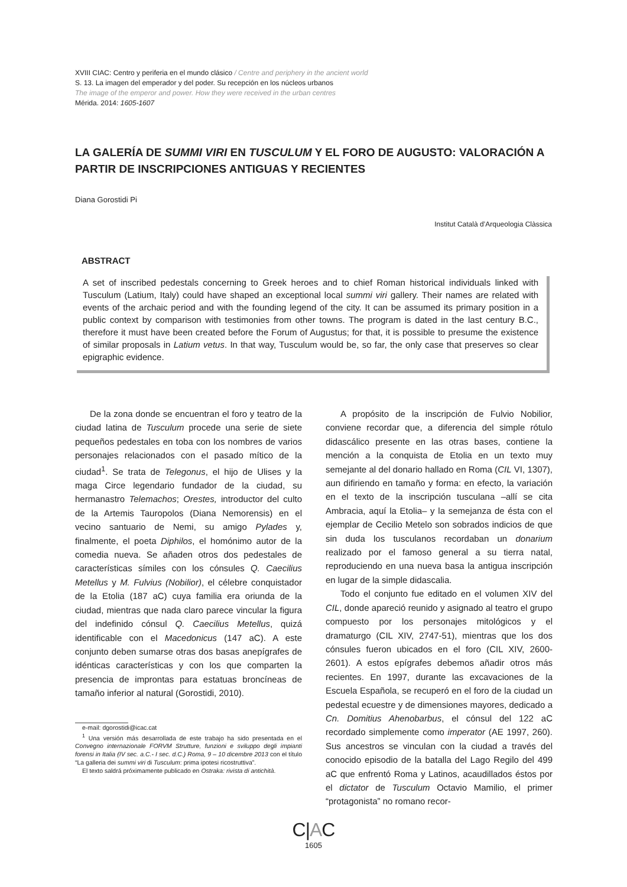XVIII CIAC: Centro y periferia en el mundo clásico / Centre and periphery in the ancient world
S. 13. La imagen del emperador y del poder. Su recepción en los núcleos urbanos
The image of the emperor and power. How they were received in the urban centres
Mérida. 2014: 1605-1607
LA GALERÍA DE SUMMI VIRI EN TUSCULUM Y EL FORO DE AUGUSTO: VALORACIÓN A PARTIR DE INSCRIPCIONES ANTIGUAS Y RECIENTES
Diana Gorostidi Pi
Institut Català d’Arqueologia Clàssica
ABSTRACT
A set of inscribed pedestals concerning to Greek heroes and to chief Roman historical individuals linked with Tusculum (Latium, Italy) could have shaped an exceptional local summi viri gallery. Their names are related with events of the archaic period and with the founding legend of the city. It can be assumed its primary position in a public context by comparison with testimonies from other towns. The program is dated in the last century B.C., therefore it must have been created before the Forum of Augustus; for that, it is possible to presume the existence of similar proposals in Latium vetus. In that way, Tusculum would be, so far, the only case that preserves so clear epigraphic evidence.
De la zona donde se encuentran el foro y teatro de la ciudad latina de Tusculum procede una serie de siete pequeños pedestales en toba con los nombres de varios personajes relacionados con el pasado mítico de la ciudad<sup>1</sup>. Se trata de Telegonus, el hijo de Ulises y la maga Circe legendario fundador de la ciudad, su hermanastro Telemachos; Orestes, introductor del culto de la Artemis Tauropolos (Diana Nemorensis) en el vecino santuario de Nemi, su amigo Pylades y, finalmente, el poeta Diphilos, el homónimo autor de la comedia nueva. Se añaden otros dos pedestales de características símiles con los cónsules Q. Caecilius Metellus y M. Fulvius (Nobilior), el célebre conquistador de la Etolia (187 aC) cuya familia era oriunda de la ciudad, mientras que nada claro parece vincular la figura del indefinido cónsul Q. Caecilius Metellus, quizá identificable con el Macedonicus (147 aC). A este conjunto deben sumarse otras dos basas anepígrafes de idénticas características y con los que comparten la presencia de improntas para estatuas broncíneas de tamaño inferior al natural (Gorostidi, 2010).
e-mail: dgorostidi@icac.cat
<sup>1</sup> Una versión más desarrollada de este trabajo ha sido presentada en el Convegno internazionale FORVM Strutture, funzioni e sviluppo degli impianti forensi in Italia (IV sec. a.C.- I sec. d.C.) Roma, 9 – 10 dicembre 2013 con el título “La galleria dei summi viri di Tusculum: prima ipotesi ricostruttiva”.
El texto saldrá próximamente publicado en Ostraka: rivista di antichità.
A propósito de la inscripción de Fulvio Nobilior, conviene recordar que, a diferencia del simple rótulo didascálico presente en las otras bases, contiene la mención a la conquista de Etolia en un texto muy semejante al del donario hallado en Roma (CIL VI, 1307), aun difiriendo en tamaño y forma: en efecto, la variación en el texto de la inscripción tusculana –allí se cita Ambracia, aquí la Etolia– y la semejanza de ésta con el ejemplar de Cecilio Metelo son sobrados indicios de que sin duda los tusculanos recordaban un donarium realizado por el famoso general a su tierra natal, reproduciendo en una nueva basa la antigua inscripción en lugar de la simple didascalia.
Todo el conjunto fue editado en el volumen XIV del CIL, donde apareció reunido y asignado al teatro el grupo compuesto por los personajes mitológicos y el dramaturgo (CIL XIV, 2747-51), mientras que los dos cónsules fueron ubicados en el foro (CIL XIV, 2600-2601). A estos epígrafes debemos añadir otros más recientes. En 1997, durante las excavaciones de la Escuela Española, se recuperó en el foro de la ciudad un pedestal ecuestre y de dimensiones mayores, dedicado a Cn. Domitius Ahenobarbus, el cónsul del 122 aC recordado simplemente como imperator (AE 1997, 260). Sus ancestros se vinculan con la ciudad a través del conocido episodio de la batalla del Lago Regilo del 499 aC que enfrentó Roma y Latinos, acaudillados éstos por el dictator de Tusculum Octavio Mamilio, el primer “protagonista” no romano recor-
C|AC
1605